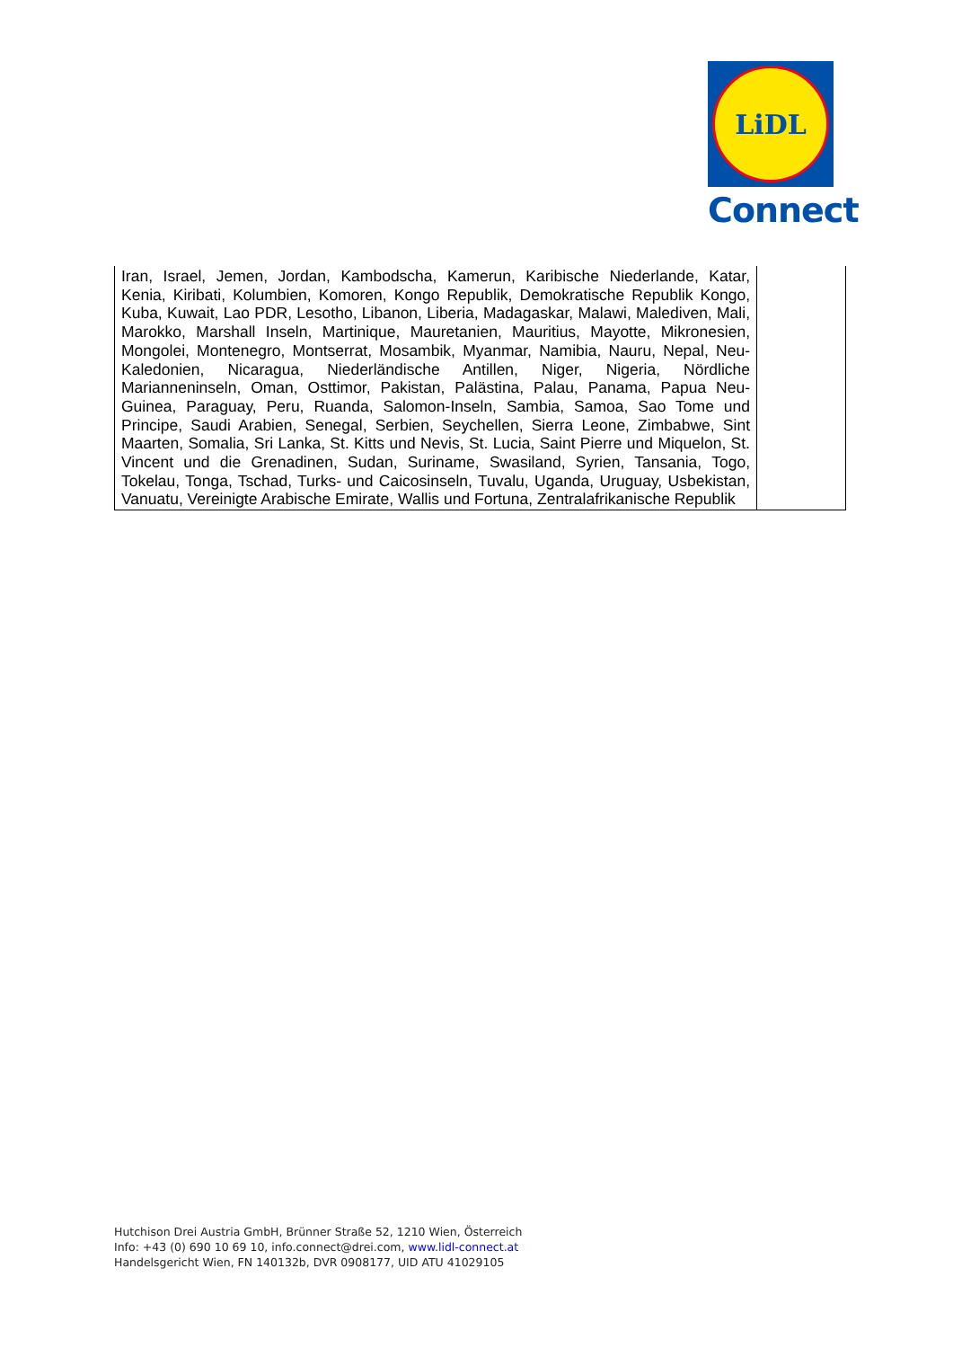LiDL
Connect
| Iran, Israel, Jemen, Jordan, Kambodscha, Kamerun, Karibische Niederlande, Katar, Kenia, Kiribati, Kolumbien, Komoren, Kongo Republik, Demokratische Republik Kongo, Kuba, Kuwait, Lao PDR, Lesotho, Libanon, Liberia, Madagaskar, Malawi, Malediven, Mali, Marokko, Marshall Inseln, Martinique, Mauretanien, Mauritius, Mayotte, Mikronesien, Mongolei, Montenegro, Montserrat, Mosambik, Myanmar, Namibia, Nauru, Nepal, Neu-Kaledonien, Nicaragua, Niederländische Antillen, Niger, Nigeria, Nördliche Marianneninseln, Oman, Osttimor, Pakistan, Palästina, Palau, Panama, Papua Neu-Guinea, Paraguay, Peru, Ruanda, Salomon-Inseln, Sambia, Samoa, Sao Tome und Principe, Saudi Arabien, Senegal, Serbien, Seychellen, Sierra Leone, Zimbabwe, Sint Maarten, Somalia, Sri Lanka, St. Kitts und Nevis, St. Lucia, Saint Pierre und Miquelon, St. Vincent und die Grenadinen, Sudan, Suriname, Swasiland, Syrien, Tansania, Togo, Tokelau, Tonga, Tschad, Turks- und Caicosinseln, Tuvalu, Uganda, Uruguay, Usbekistan, Vanuatu, Vereinigte Arabische Emirate, Wallis und Fortuna, Zentralafrikanische Republik | |
Hutchison Drei Austria GmbH, Brünner Straße 52, 1210 Wien, Österreich
Info: +43 (0) 690 10 69 10, info.connect@drei.com, www.lidl-connect.at
Handelsgericht Wien, FN 140132b, DVR 0908177, UID ATU 41029105